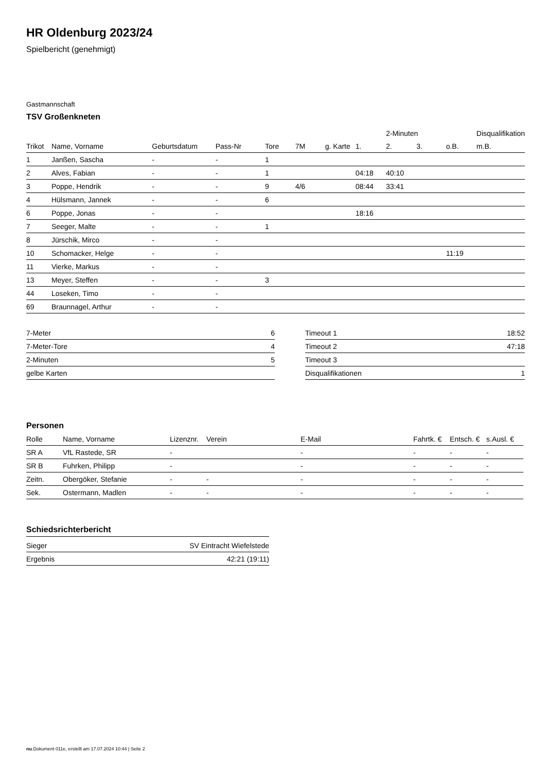HR Oldenburg 2023/24
Spielbericht (genehmigt)
Gastmannschaft
TSV Großenkneten
| | | | | | | | | 2-Minuten | | | Disqualifikation |
| --- | --- | --- | --- | --- | --- | --- | --- | --- | --- | --- | --- |
| Trikot | Name, Vorname | Geburtsdatum | Pass-Nr | Tore | 7M | g. Karte | 1. | 2. | 3. | o.B. | m.B. |
| 1 | Janßen, Sascha | - | - | 1 | | | | | | | |
| 2 | Alves, Fabian | - | - | 1 | | | 04:18 | 40:10 | | | |
| 3 | Poppe, Hendrik | - | - | 9 | 4/6 | | 08:44 | 33:41 | | | |
| 4 | Hülsmann, Jannek | - | - | 6 | | | | | | | |
| 6 | Poppe, Jonas | - | - | | | | 18:16 | | | | |
| 7 | Seeger, Malte | - | - | 1 | | | | | | | |
| 8 | Jürschik, Mirco | - | - | | | | | | | | |
| 10 | Schomacker, Helge | - | - | | | | | | | 11:19 | |
| 11 | Vierke, Markus | - | - | | | | | | | | |
| 13 | Meyer, Steffen | - | - | 3 | | | | | | | |
| 44 | Loseken, Timo | - | - | | | | | | | | |
| 69 | Braunnagel, Arthur | - | - | | | | | | | | |
| 7-Meter | 6 |
| 7-Meter-Tore | 4 |
| 2-Minuten | 5 |
| gelbe Karten | |
| Timeout 1 | 18:52 |
| Timeout 2 | 47:18 |
| Timeout 3 | |
| Disqualifikationen | 1 |
Personen
| Rolle | Name, Vorname | Lizenznr. | Verein | E-Mail | Fahrtk. € | Entsch. € | s.Ausl. € |
| --- | --- | --- | --- | --- | --- | --- | --- |
| SR A | VfL Rastede, SR | - | | - | - | - | - |
| SR B | Fuhrken, Philipp | - | | - | - | - | - |
| Zeitn. | Obergöker, Stefanie | - | - | - | - | - | - |
| Sek. | Ostermann, Madlen | - | - | - | - | - | - |
Schiedsrichterbericht
| Sieger | SV Eintracht Wiefelstede |
| Ergebnis | 42:21 (19:11) |
nu.Dokument 011e, erstellt am 17.07.2024 10:44 | Seite 2